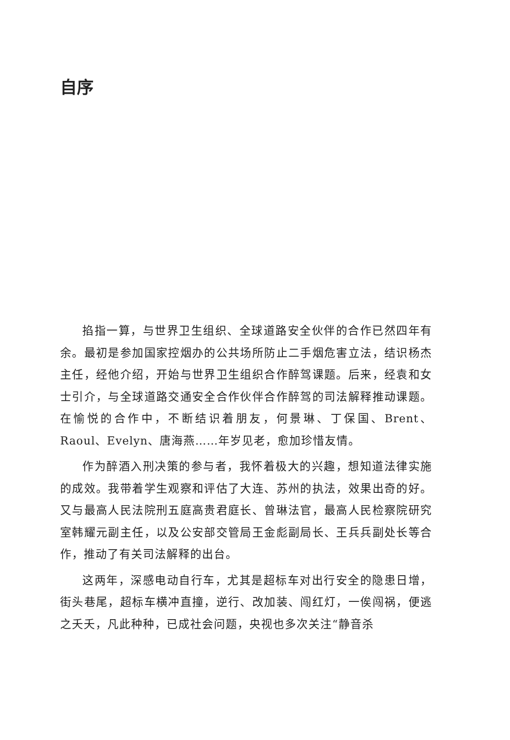自序
掐指一算，与世界卫生组织、全球道路安全伙伴的合作已然四年有余。最初是参加国家控烟办的公共场所防止二手烟危害立法，结识杨杰主任，经他介绍，开始与世界卫生组织合作醉驾课题。后来，经袁和女士引介，与全球道路交通安全合作伙伴合作醉驾的司法解释推动课题。在愉悦的合作中，不断结识着朋友，何景琳、丁保国、Brent、Raoul、Evelyn、唐海燕……年岁见老，愈加珍惜友情。
作为醉酒入刑决策的参与者，我怀着极大的兴趣，想知道法律实施的成效。我带着学生观察和评估了大连、苏州的执法，效果出奇的好。又与最高人民法院刑五庭高贵君庭长、曾琳法官，最高人民检察院研究室韩耀元副主任，以及公安部交管局王金彪副局长、王兵兵副处长等合作，推动了有关司法解释的出台。
这两年，深感电动自行车，尤其是超标车对出行安全的隐患日增，街头巷尾，超标车横冲直撞，逆行、改加装、闯红灯，一俟闯祸，便逃之夭夭，凡此种种，已成社会问题，央视也多次关注“静音杀